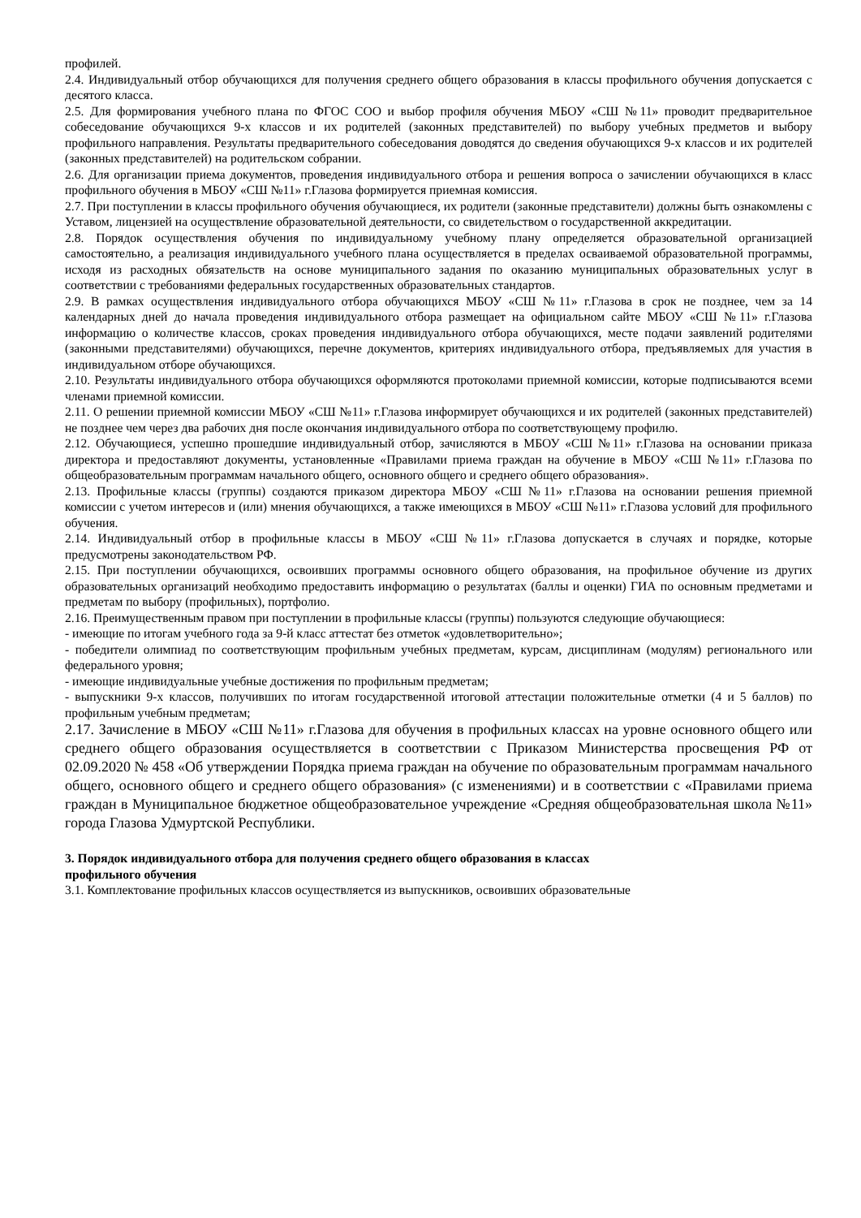профилей.
2.4. Индивидуальный отбор обучающихся для получения среднего общего образования в классы профильного обучения допускается с десятого класса.
2.5. Для формирования учебного плана по ФГОС СОО и выбор профиля обучения МБОУ «СШ №11» проводит предварительное собеседование обучающихся 9-х классов и их родителей (законных представителей) по выбору учебных предметов и выбору профильного направления. Результаты предварительного собеседования доводятся до сведения обучающихся 9-х классов и их родителей (законных представителей) на родительском собрании.
2.6. Для организации приема документов, проведения индивидуального отбора и решения вопроса о зачислении обучающихся в класс профильного обучения в МБОУ «СШ №11» г.Глазова формируется приемная комиссия.
2.7. При поступлении в классы профильного обучения обучающиеся, их родители (законные представители) должны быть ознакомлены с Уставом, лицензией на осуществление образовательной деятельности, со свидетельством о государственной аккредитации.
2.8. Порядок осуществления обучения по индивидуальному учебному плану определяется образовательной организацией самостоятельно, а реализация индивидуального учебного плана осуществляется в пределах осваиваемой образовательной программы, исходя из расходных обязательств на основе муниципального задания по оказанию муниципальных образовательных услуг в соответствии с требованиями федеральных государственных образовательных стандартов.
2.9. В рамках осуществления индивидуального отбора обучающихся МБОУ «СШ №11» г.Глазова в срок не позднее, чем за 14 календарных дней до начала проведения индивидуального отбора размещает на официальном сайте МБОУ «СШ №11» г.Глазова информацию о количестве классов, сроках проведения индивидуального отбора обучающихся, месте подачи заявлений родителями (законными представителями) обучающихся, перечне документов, критериях индивидуального отбора, предъявляемых для участия в индивидуальном отборе обучающихся.
2.10. Результаты индивидуального отбора обучающихся оформляются протоколами приемной комиссии, которые подписываются всеми членами приемной комиссии.
2.11. О решении приемной комиссии МБОУ «СШ №11» г.Глазова информирует обучающихся и их родителей (законных представителей) не позднее чем через два рабочих дня после окончания индивидуального отбора по соответствующему профилю.
2.12. Обучающиеся, успешно прошедшие индивидуальный отбор, зачисляются в МБОУ «СШ №11» г.Глазова на основании приказа директора и предоставляют документы, установленные «Правилами приема граждан на обучение в МБОУ «СШ №11» г.Глазова по общеобразовательным программам начального общего, основного общего и среднего общего образования».
2.13. Профильные классы (группы) создаются приказом директора МБОУ «СШ №11» г.Глазова на основании решения приемной комиссии с учетом интересов и (или) мнения обучающихся, а также имеющихся в МБОУ «СШ №11» г.Глазова условий для профильного обучения.
2.14. Индивидуальный отбор в профильные классы в МБОУ «СШ №11» г.Глазова допускается в случаях и порядке, которые предусмотрены законодательством РФ.
2.15. При поступлении обучающихся, освоивших программы основного общего образования, на профильное обучение из других образовательных организаций необходимо предоставить информацию о результатах (баллы и оценки) ГИА по основным предметами и предметам по выбору (профильных), портфолио.
2.16. Преимущественным правом при поступлении в профильные классы (группы) пользуются следующие обучающиеся:
- имеющие по итогам учебного года за 9-й класс аттестат без отметок «удовлетворительно»;
- победители олимпиад по соответствующим профильным учебных предметам, курсам, дисциплинам (модулям) регионального или федерального уровня;
- имеющие индивидуальные учебные достижения по профильным предметам;
- выпускники 9-х классов, получивших по итогам государственной итоговой аттестации положительные отметки (4 и 5 баллов) по профильным учебным предметам;
2.17. Зачисление в МБОУ «СШ №11» г.Глазова для обучения в профильных классах на уровне основного общего или среднего общего образования осуществляется в соответствии с Приказом Министерства просвещения РФ от 02.09.2020 № 458 «Об утверждении Порядка приема граждан на обучение по образовательным программам начального общего, основного общего и среднего общего образования» (с изменениями) и в соответствии с «Правилами приема граждан в Муниципальное бюджетное общеобразовательное учреждение «Средняя общеобразовательная школа №11» города Глазова Удмуртской Республики.
3. Порядок индивидуального отбора для получения среднего общего образования в классах
профильного обучения
3.1. Комплектование профильных классов осуществляется из выпускников, освоивших образовательные